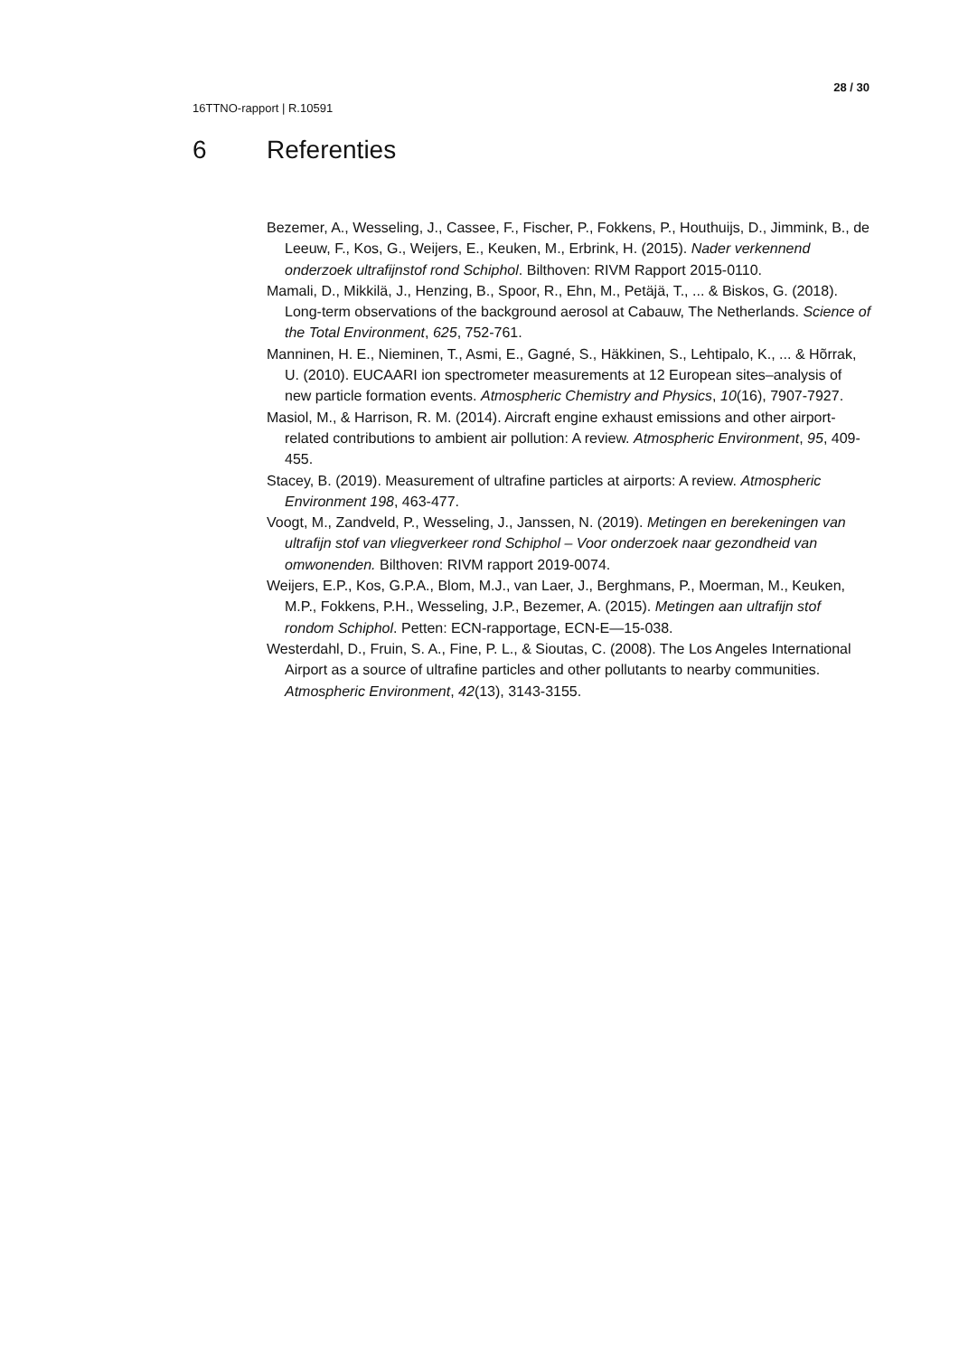28 / 30
16TTNO-rapport | R.10591
6 Referenties
Bezemer, A., Wesseling, J., Cassee, F., Fischer, P., Fokkens, P., Houthuijs, D., Jimmink, B., de Leeuw, F., Kos, G., Weijers, E., Keuken, M., Erbrink, H. (2015). Nader verkennend onderzoek ultrafijnstof rond Schiphol. Bilthoven: RIVM Rapport 2015-0110.
Mamali, D., Mikkilä, J., Henzing, B., Spoor, R., Ehn, M., Petäjä, T., ... & Biskos, G. (2018). Long-term observations of the background aerosol at Cabauw, The Netherlands. Science of the Total Environment, 625, 752-761.
Manninen, H. E., Nieminen, T., Asmi, E., Gagné, S., Häkkinen, S., Lehtipalo, K., ... & Hõrrak, U. (2010). EUCAARI ion spectrometer measurements at 12 European sites–analysis of new particle formation events. Atmospheric Chemistry and Physics, 10(16), 7907-7927.
Masiol, M., & Harrison, R. M. (2014). Aircraft engine exhaust emissions and other airport-related contributions to ambient air pollution: A review. Atmospheric Environment, 95, 409-455.
Stacey, B. (2019). Measurement of ultrafine particles at airports: A review. Atmospheric Environment 198, 463-477.
Voogt, M., Zandveld, P., Wesseling, J., Janssen, N. (2019). Metingen en berekeningen van ultrafijn stof van vliegverkeer rond Schiphol – Voor onderzoek naar gezondheid van omwonenden. Bilthoven: RIVM rapport 2019-0074.
Weijers, E.P., Kos, G.P.A., Blom, M.J., van Laer, J., Berghmans, P., Moerman, M., Keuken, M.P., Fokkens, P.H., Wesseling, J.P., Bezemer, A. (2015). Metingen aan ultrafijn stof rondom Schiphol. Petten: ECN-rapportage, ECN-E—15-038.
Westerdahl, D., Fruin, S. A., Fine, P. L., & Sioutas, C. (2008). The Los Angeles International Airport as a source of ultrafine particles and other pollutants to nearby communities. Atmospheric Environment, 42(13), 3143-3155.